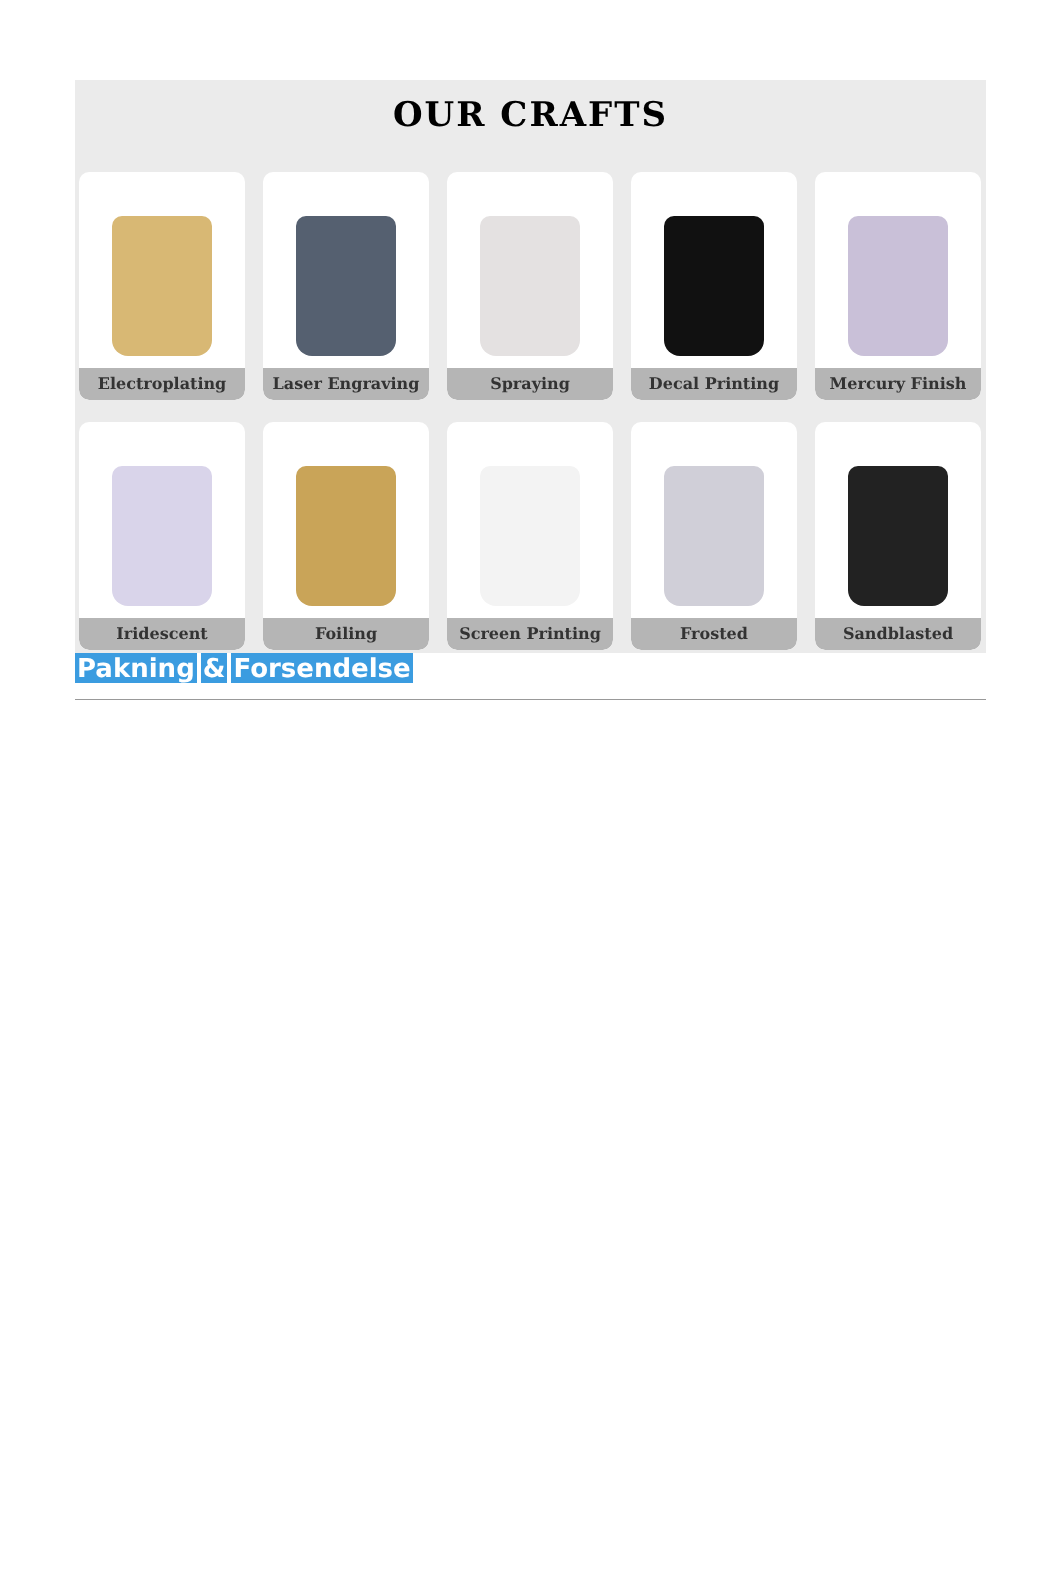OUR CRAFTS
Electroplating
Laser Engraving
Spraying
Decal Printing
Mercury Finish
Iridescent
Foiling
Screen Printing
Frosted
Sandblasted
Pakning & Forsendelse